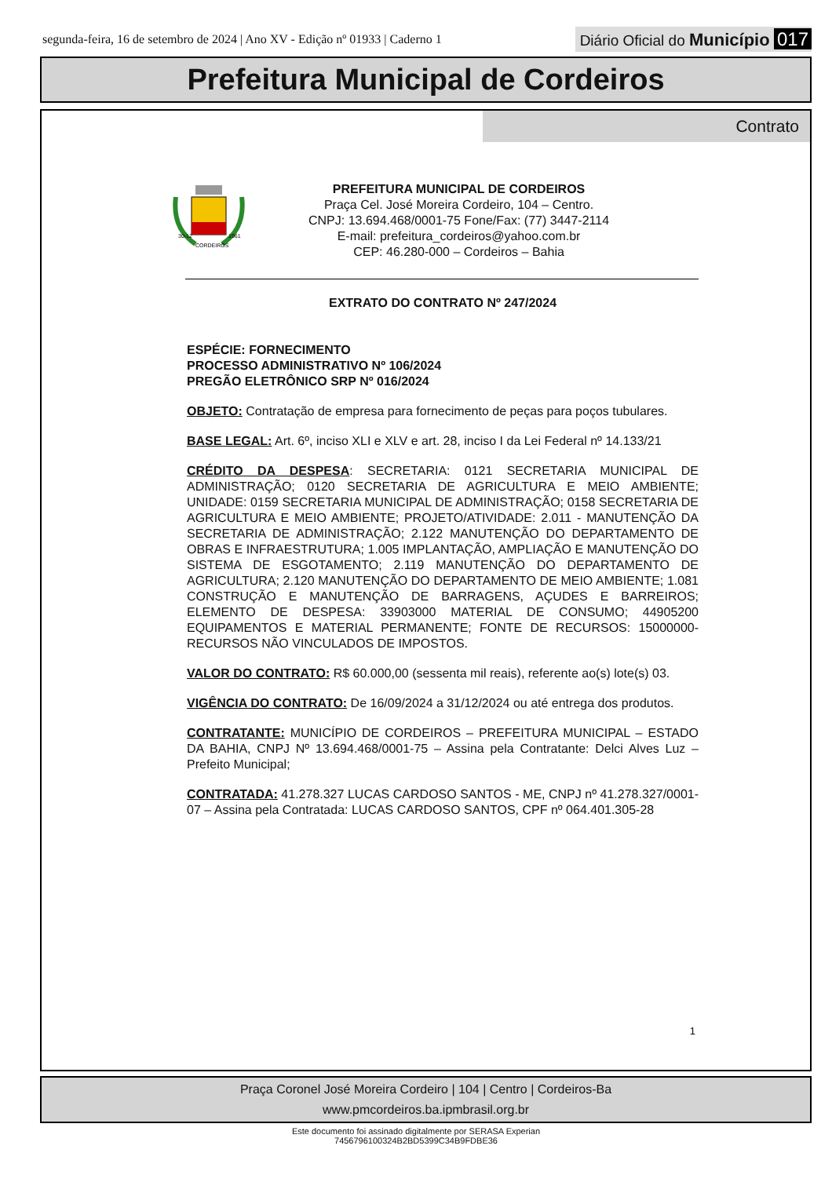segunda-feira, 16 de setembro de 2024 | Ano XV - Edição nº 01933 | Caderno 1
Diário Oficial do Município 017
Prefeitura Municipal de Cordeiros
Contrato
30-12
1961
CORDEIROS
PREFEITURA MUNICIPAL DE CORDEIROS
Praça Cel. José Moreira Cordeiro, 104 – Centro.
CNPJ: 13.694.468/0001-75 Fone/Fax: (77) 3447-2114
E-mail: prefeitura_cordeiros@yahoo.com.br
CEP: 46.280-000 – Cordeiros – Bahia
EXTRATO DO CONTRATO Nº 247/2024
ESPÉCIE: FORNECIMENTO
PROCESSO ADMINISTRATIVO Nº 106/2024
PREGÃO ELETRÔNICO SRP Nº 016/2024
OBJETO: Contratação de empresa para fornecimento de peças para poços tubulares.
BASE LEGAL: Art. 6º, inciso XLI e XLV e art. 28, inciso I da Lei Federal nº 14.133/21
CRÉDITO DA DESPESA: SECRETARIA: 0121 SECRETARIA MUNICIPAL DE ADMINISTRAÇÃO; 0120 SECRETARIA DE AGRICULTURA E MEIO AMBIENTE; UNIDADE: 0159 SECRETARIA MUNICIPAL DE ADMINISTRAÇÃO; 0158 SECRETARIA DE AGRICULTURA E MEIO AMBIENTE; PROJETO/ATIVIDADE: 2.011 - MANUTENÇÃO DA SECRETARIA DE ADMINISTRAÇÃO; 2.122 MANUTENÇÃO DO DEPARTAMENTO DE OBRAS E INFRAESTRUTURA; 1.005 IMPLANTAÇÃO, AMPLIAÇÃO E MANUTENÇÃO DO SISTEMA DE ESGOTAMENTO; 2.119 MANUTENÇÃO DO DEPARTAMENTO DE AGRICULTURA; 2.120 MANUTENÇÃO DO DEPARTAMENTO DE MEIO AMBIENTE; 1.081 CONSTRUÇÃO E MANUTENÇÃO DE BARRAGENS, AÇUDES E BARREIROS; ELEMENTO DE DESPESA: 33903000 MATERIAL DE CONSUMO; 44905200 EQUIPAMENTOS E MATERIAL PERMANENTE; FONTE DE RECURSOS: 15000000- RECURSOS NÃO VINCULADOS DE IMPOSTOS.
VALOR DO CONTRATO: R$ 60.000,00 (sessenta mil reais), referente ao(s) lote(s) 03.
VIGÊNCIA DO CONTRATO: De 16/09/2024 a 31/12/2024 ou até entrega dos produtos.
CONTRATANTE: MUNICÍPIO DE CORDEIROS – PREFEITURA MUNICIPAL – ESTADO DA BAHIA, CNPJ Nº 13.694.468/0001-75 – Assina pela Contratante: Delci Alves Luz – Prefeito Municipal;
CONTRATADA: 41.278.327 LUCAS CARDOSO SANTOS - ME, CNPJ nº 41.278.327/0001-07 – Assina pela Contratada: LUCAS CARDOSO SANTOS, CPF nº 064.401.305-28
1
Praça Coronel José Moreira Cordeiro | 104 | Centro | Cordeiros-Ba
www.pmcordeiros.ba.ipmbrasil.org.br
Este documento foi assinado digitalmente por SERASA Experian
7456796100324B2BD5399C34B9FDBE36